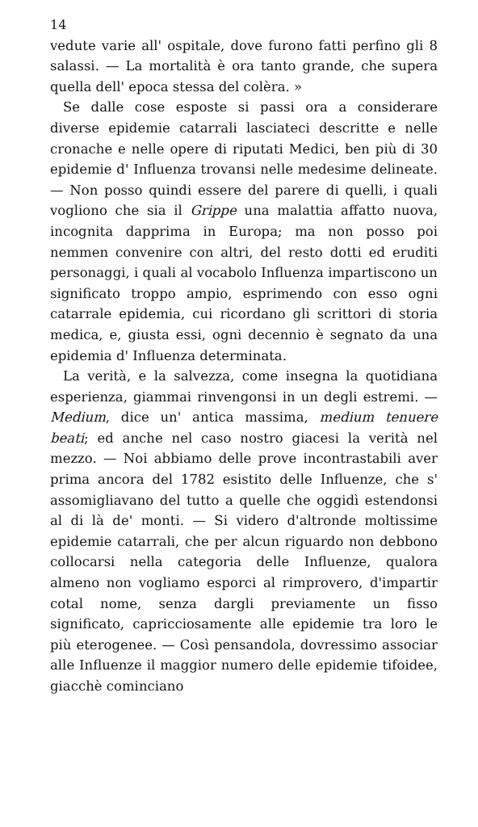14
vedute varie all' ospitale, dove furono fatti perfino gli 8 salassi. — La mortalità è ora tanto grande, che supera quella dell' epoca stessa del colèra. »
Se dalle cose esposte si passi ora a considerare diverse epidemie catarrali lasciateci descritte e nelle cronache e nelle opere di riputati Medici, ben più di 30 epidemie d' Influenza trovansi nelle medesime delineate. — Non posso quindi essere del parere di quelli, i quali vogliono che sia il Grippe una malattia affatto nuova, incognita dapprima in Europa; ma non posso poi nemmen convenire con altri, del resto dotti ed eruditi personaggi, i quali al vocabolo Influenza impartiscono un significato troppo ampio, esprimendo con esso ogni catarrale epidemia, cui ricordano gli scrittori di storia medica, e, giusta essi, ogni decennio è segnato da una epidemia d' Influenza determinata.
La verità, e la salvezza, come insegna la quotidiana esperienza, giammai rinvengonsi in un degli estremi. — Medium, dice un' antica massima, medium tenuere beati; ed anche nel caso nostro giacesi la verità nel mezzo. — Noi abbiamo delle prove incontrastabili aver prima ancora del 1782 esistito delle Influenze, che s' assomigliavano del tutto a quelle che oggidì estendonsi al di là de' monti. — Si videro d'altronde moltissime epidemie catarrali, che per alcun riguardo non debbono collocarsi nella categoria delle Influenze, qualora almeno non vogliamo esporci al rimprovero, d'impartir cotal nome, senza dargli previamente un fisso significato, capricciosamente alle epidemie tra loro le più eterogenee. — Così pensandola, dovressimo associar alle Influenze il maggior numero delle epidemie tifoidee, giacchè cominciano